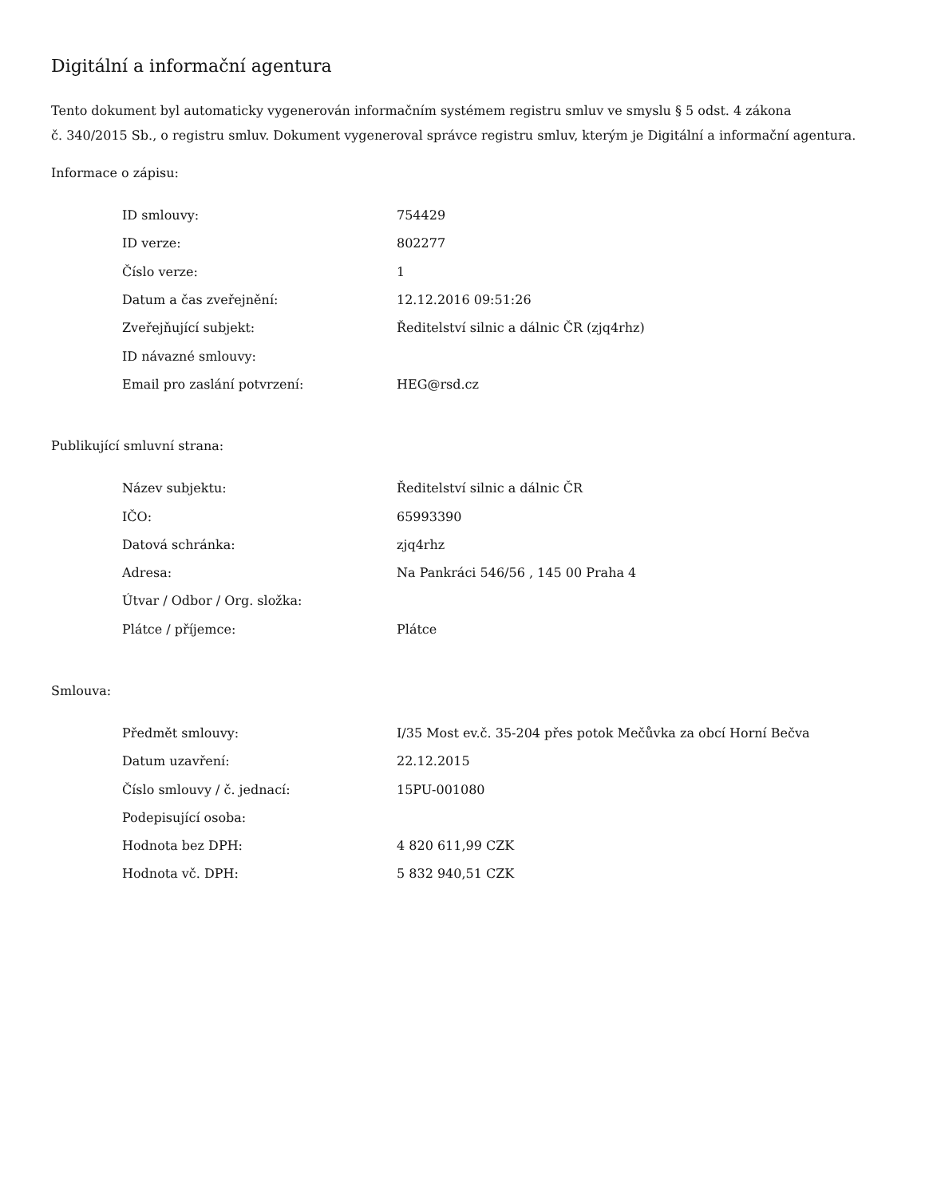Digitální a informační agentura
Tento dokument byl automaticky vygenerován informačním systémem registru smluv ve smyslu § 5 odst. 4 zákona
č. 340/2015 Sb., o registru smluv. Dokument vygeneroval správce registru smluv, kterým je Digitální a informační agentura.
Informace o zápisu:
| ID smlouvy: | 754429 |
| ID verze: | 802277 |
| Číslo verze: | 1 |
| Datum a čas zveřejnění: | 12.12.2016 09:51:26 |
| Zveřejňující subjekt: | Ředitelství silnic a dálnic ČR (zjq4rhz) |
| ID návazné smlouvy: | |
| Email pro zaslání potvrzení: | HEG@rsd.cz |
Publikující smluvní strana:
| Název subjektu: | Ředitelství silnic a dálnic ČR |
| IČO: | 65993390 |
| Datová schránka: | zjq4rhz |
| Adresa: | Na Pankráci 546/56 , 145 00 Praha 4 |
| Útvar / Odbor / Org. složka: | |
| Plátce / příjemce: | Plátce |
Smlouva:
| Předmět smlouvy: | I/35 Most ev.č. 35-204 přes potok Mečůvka za obcí Horní Bečva |
| Datum uzavření: | 22.12.2015 |
| Číslo smlouvy / č. jednací: | 15PU-001080 |
| Podepisující osoba: | |
| Hodnota bez DPH: | 4 820 611,99 CZK |
| Hodnota vč. DPH: | 5 832 940,51 CZK |